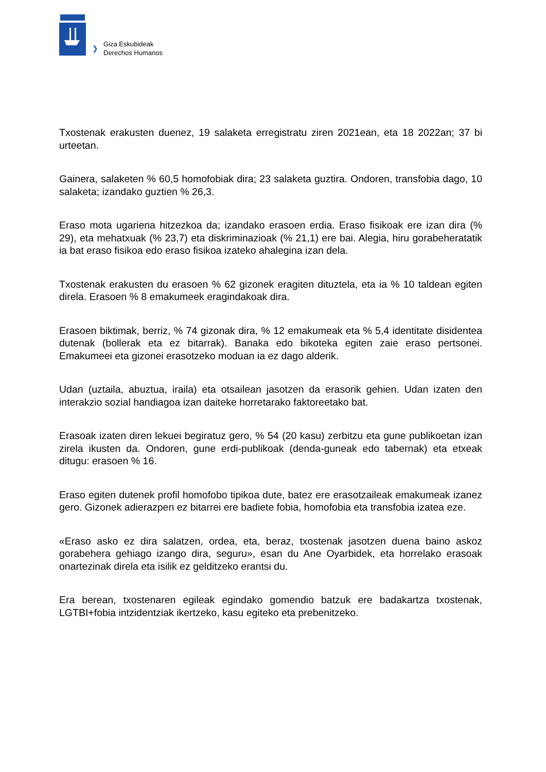❯
Giza Eskubideak
Derechos Humanos
Txostenak erakusten duenez, 19 salaketa erregistratu ziren 2021ean, eta 18 2022an; 37 bi urteetan.
Gainera, salaketen % 60,5 homofobiak dira; 23 salaketa guztira. Ondoren, transfobia dago, 10 salaketa; izandako guztien % 26,3.
Eraso mota ugariena hitzezkoa da; izandako erasoen erdia. Eraso fisikoak ere izan dira (% 29), eta mehatxuak (% 23,7) eta diskriminazioak (% 21,1) ere bai. Alegia, hiru gorabeheratatik ia bat eraso fisikoa edo eraso fisikoa izateko ahalegina izan dela.
Txostenak erakusten du erasoen % 62 gizonek eragiten dituztela, eta ia % 10 taldean egiten direla. Erasoen % 8 emakumeek eragindakoak dira.
Erasoen biktimak, berriz, % 74 gizonak dira, % 12 emakumeak eta % 5,4 identitate disidentea dutenak (bollerak eta ez bitarrak). Banaka edo bikoteka egiten zaie eraso pertsonei. Emakumeei eta gizonei erasotzeko moduan ia ez dago alderik.
Udan (uztaila, abuztua, iraila) eta otsailean jasotzen da erasorik gehien. Udan izaten den interakzio sozial handiagoa izan daiteke horretarako faktoreetako bat.
Erasoak izaten diren lekuei begiratuz gero, % 54 (20 kasu) zerbitzu eta gune publikoetan izan zirela ikusten da. Ondoren, gune erdi-publikoak (denda-guneak edo tabernak) eta etxeak ditugu: erasoen % 16.
Eraso egiten dutenek profil homofobo tipikoa dute, batez ere erasotzaileak emakumeak izanez gero. Gizonek adierazpen ez bitarrei ere badiete fobia, homofobia eta transfobia izatea eze.
«Eraso asko ez dira salatzen, ordea, eta, beraz, txostenak jasotzen duena baino askoz gorabehera gehiago izango dira, seguru», esan du Ane Oyarbidek, eta horrelako erasoak onartezinak direla eta isilik ez gelditzeko erantsi du.
Era berean, txostenaren egileak egindako gomendio batzuk ere badakartza txostenak, LGTBI+fobia intzidentziak ikertzeko, kasu egiteko eta prebenitzeko.